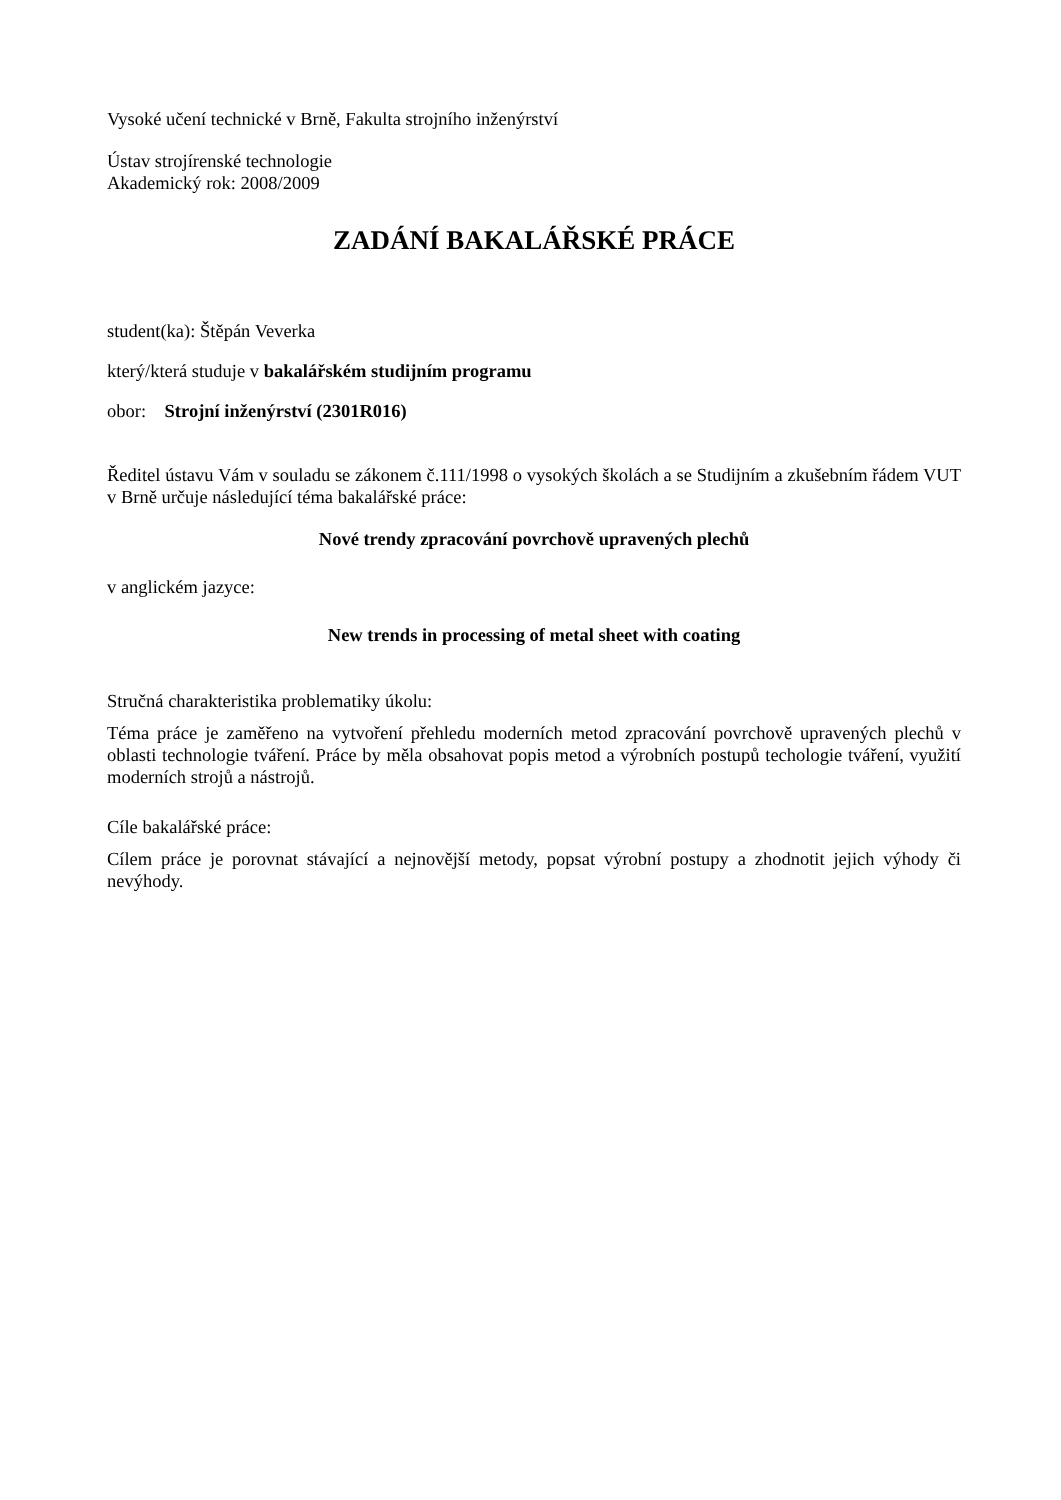Vysoké učení technické v Brně, Fakulta strojního inženýrství
Ústav strojírenské technologie
Akademický rok: 2008/2009
ZADÁNÍ BAKALÁŘSKÉ PRÁCE
student(ka): Štěpán Veverka
který/která studuje v bakalářském studijním programu
obor: Strojní inženýrství (2301R016)
Ředitel ústavu Vám v souladu se zákonem č.111/1998 o vysokých školách a se Studijním a zkušebním řádem VUT v Brně určuje následující téma bakalářské práce:
Nové trendy zpracování povrchově upravených plechů
v anglickém jazyce:
New trends in processing of metal sheet with coating
Stručná charakteristika problematiky úkolu:
Téma práce je zaměřeno na vytvoření přehledu moderních metod zpracování povrchově upravených plechů v oblasti technologie tváření. Práce by měla obsahovat popis metod a výrobních postupů techologie tváření, využití moderních strojů a nástrojů.
Cíle bakalářské práce:
Cílem práce je porovnat stávající a nejnovější metody, popsat výrobní postupy a zhodnotit jejich výhody či nevýhody.